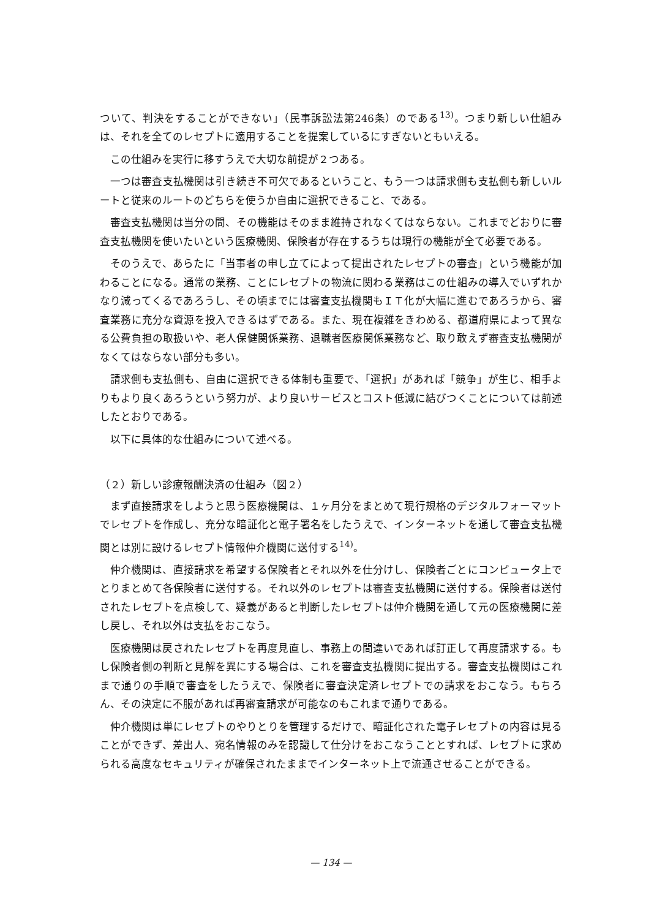ついて、判決をすることができない」（民事訴訟法第246条）のである<sup>13)</sup>。つまり新しい仕組みは、それを全てのレセプトに適用することを提案しているにすぎないともいえる。
この仕組みを実行に移すうえで大切な前提が２つある。
一つは審査支払機関は引き続き不可欠であるということ、もう一つは請求側も支払側も新しいルートと従来のルートのどちらを使うか自由に選択できること、である。
審査支払機関は当分の間、その機能はそのまま維持されなくてはならない。これまでどおりに審査支払機関を使いたいという医療機関、保険者が存在するうちは現行の機能が全て必要である。
そのうえで、あらたに「当事者の申し立てによって提出されたレセプトの審査」という機能が加わることになる。通常の業務、ことにレセプトの物流に関わる業務はこの仕組みの導入でいずれかなり減ってくるであろうし、その頃までには審査支払機関もＩＴ化が大幅に進むであろうから、審査業務に充分な資源を投入できるはずである。また、現在複雑をきわめる、都道府県によって異なる公費負担の取扱いや、老人保健関係業務、退職者医療関係業務など、取り敢えず審査支払機関がなくてはならない部分も多い。
請求側も支払側も、自由に選択できる体制も重要で、「選択」があれば「競争」が生じ、相手よりもより良くあろうという努力が、より良いサービスとコスト低減に結びつくことについては前述したとおりである。
以下に具体的な仕組みについて述べる。
（２）新しい診療報酬決済の仕組み（図２）
まず直接請求をしようと思う医療機関は、１ヶ月分をまとめて現行規格のデジタルフォーマットでレセプトを作成し、充分な暗証化と電子署名をしたうえで、インターネットを通して審査支払機関とは別に設けるレセプト情報仲介機関に送付する<sup>14)</sup>。
仲介機関は、直接請求を希望する保険者とそれ以外を仕分けし、保険者ごとにコンピュータ上でとりまとめて各保険者に送付する。それ以外のレセプトは審査支払機関に送付する。保険者は送付されたレセプトを点検して、疑義があると判断したレセプトは仲介機関を通して元の医療機関に差し戻し、それ以外は支払をおこなう。
医療機関は戻されたレセプトを再度見直し、事務上の間違いであれば訂正して再度請求する。もし保険者側の判断と見解を異にする場合は、これを審査支払機関に提出する。審査支払機関はこれまで通りの手順で審査をしたうえで、保険者に審査決定済レセプトでの請求をおこなう。もちろん、その決定に不服があれば再審査請求が可能なのもこれまで通りである。
仲介機関は単にレセプトのやりとりを管理するだけで、暗証化された電子レセプトの内容は見ることができず、差出人、宛名情報のみを認識して仕分けをおこなうこととすれば、レセプトに求められる高度なセキュリティが確保されたままでインターネット上で流通させることができる。
— 134 —